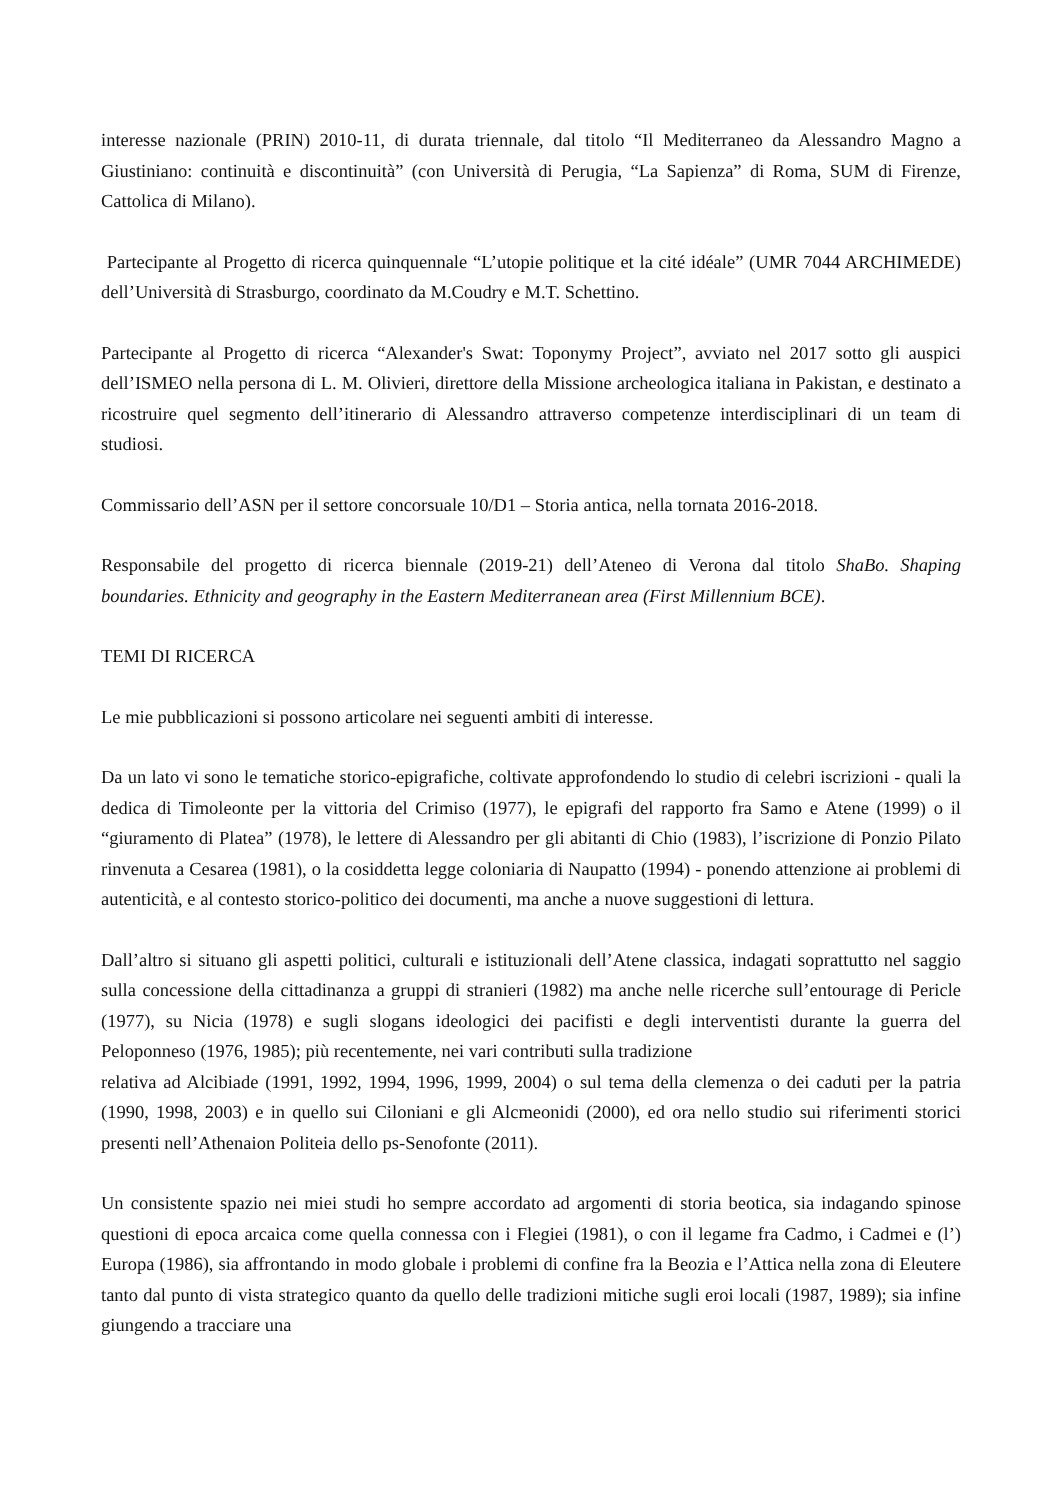interesse nazionale (PRIN) 2010-11, di durata triennale, dal titolo “Il Mediterraneo da Alessandro Magno a Giustiniano: continuità e discontinuità” (con Università di Perugia, “La Sapienza” di Roma, SUM di Firenze, Cattolica di Milano).
Partecipante al Progetto di ricerca quinquennale “L’utopie politique et la cité idéale” (UMR 7044 ARCHIMEDE) dell’Università di Strasburgo, coordinato da M.Coudry e M.T. Schettino.
Partecipante al Progetto di ricerca “Alexander's Swat: Toponymy Project”, avviato nel 2017 sotto gli auspici dell’ISMEO nella persona di L. M. Olivieri, direttore della Missione archeologica italiana in Pakistan, e destinato a ricostruire quel segmento dell’itinerario di Alessandro attraverso competenze interdisciplinari di un team di studiosi.
Commissario dell’ASN per il settore concorsuale 10/D1 – Storia antica, nella tornata 2016-2018.
Responsabile del progetto di ricerca biennale (2019-21) dell’Ateneo di Verona dal titolo ShaBo. Shaping boundaries. Ethnicity and geography in the Eastern Mediterranean area (First Millennium BCE).
TEMI DI RICERCA
Le mie pubblicazioni si possono articolare nei seguenti ambiti di interesse.
Da un lato vi sono le tematiche storico-epigrafiche, coltivate approfondendo lo studio di celebri iscrizioni - quali la dedica di Timoleonte per la vittoria del Crimiso (1977), le epigrafi del rapporto fra Samo e Atene (1999) o il “giuramento di Platea” (1978), le lettere di Alessandro per gli abitanti di Chio (1983), l’iscrizione di Ponzio Pilato rinvenuta a Cesarea (1981), o la cosiddetta legge coloniaria di Naupatto (1994) - ponendo attenzione ai problemi di autenticità, e al contesto storico-politico dei documenti, ma anche a nuove suggestioni di lettura.
Dall’altro si situano gli aspetti politici, culturali e istituzionali dell’Atene classica, indagati soprattutto nel saggio sulla concessione della cittadinanza a gruppi di stranieri (1982) ma anche nelle ricerche sull’entourage di Pericle (1977), su Nicia (1978) e sugli slogans ideologici dei pacifisti e degli interventisti durante la guerra del Peloponneso (1976, 1985); più recentemente, nei vari contributi sulla tradizione
relativa ad Alcibiade (1991, 1992, 1994, 1996, 1999, 2004) o sul tema della clemenza o dei caduti per la patria (1990, 1998, 2003) e in quello sui Ciloniani e gli Alcmeonidi (2000), ed ora nello studio sui riferimenti storici presenti nell’Athenaion Politeia dello ps-Senofonte (2011).
Un consistente spazio nei miei studi ho sempre accordato ad argomenti di storia beotica, sia indagando spinose questioni di epoca arcaica come quella connessa con i Flegiei (1981), o con il legame fra Cadmo, i Cadmei e (l’) Europa (1986), sia affrontando in modo globale i problemi di confine fra la Beozia e l’Attica nella zona di Eleutere tanto dal punto di vista strategico quanto da quello delle tradizioni mitiche sugli eroi locali (1987, 1989); sia infine giungendo a tracciare una